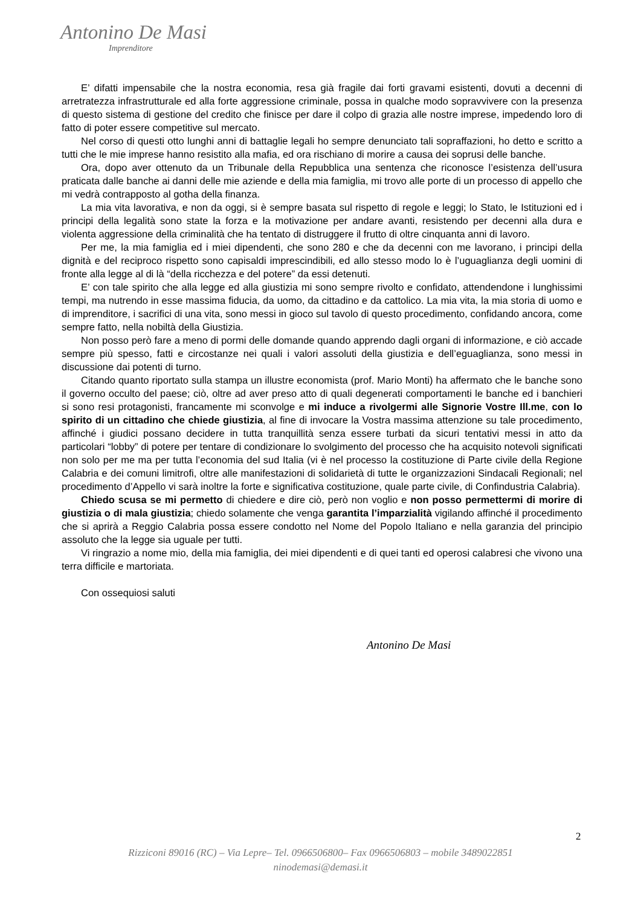Antonino De Masi
Imprenditore
E’ difatti impensabile che la nostra economia, resa già fragile dai forti gravami esistenti, dovuti a decenni di arretratezza infrastrutturale ed alla forte aggressione criminale, possa in qualche modo sopravvivere con la presenza di questo sistema di gestione del credito che finisce per dare il colpo di grazia alle nostre imprese, impedendo loro di fatto di poter essere competitive sul mercato.
Nel corso di questi otto lunghi anni di battaglie legali ho sempre denunciato tali sopraffazioni, ho detto e scritto a tutti che le mie imprese hanno resistito alla mafia, ed ora rischiano di morire a causa dei soprusi delle banche.
Ora, dopo aver ottenuto da un Tribunale della Repubblica una sentenza che riconosce l’esistenza dell’usura praticata dalle banche ai danni delle mie aziende e della mia famiglia, mi trovo alle porte di un processo di appello che mi vedrà contrapposto al gotha della finanza.
La mia vita lavorativa, e non da oggi, si è sempre basata sul rispetto di regole e leggi; lo Stato, le Istituzioni ed i principi della legalità sono state la forza e la motivazione per andare avanti, resistendo per decenni alla dura e violenta aggressione della criminalità che ha tentato di distruggere il frutto di oltre cinquanta anni di lavoro.
Per me, la mia famiglia ed i miei dipendenti, che sono 280 e che da decenni con me lavorano, i principi della dignità e del reciproco rispetto sono capisaldi imprescindibili, ed allo stesso modo lo è l’uguaglianza degli uomini di fronte alla legge al di là “della ricchezza e del potere” da essi detenuti.
E’ con tale spirito che alla legge ed alla giustizia mi sono sempre rivolto e confidato, attendendone i lunghissimi tempi, ma nutrendo in esse massima fiducia, da uomo, da cittadino e da cattolico. La mia vita, la mia storia di uomo e di imprenditore, i sacrifici di una vita, sono messi in gioco sul tavolo di questo procedimento, confidando ancora, come sempre fatto, nella nobiltà della Giustizia.
Non posso però fare a meno di pormi delle domande quando apprendo dagli organi di informazione, e ciò accade sempre più spesso, fatti e circostanze nei quali i valori assoluti della giustizia e dell’eguaglianza, sono messi in discussione dai potenti di turno.
Citando quanto riportato sulla stampa un illustre economista (prof. Mario Monti) ha affermato che le banche sono il governo occulto del paese; ciò, oltre ad aver preso atto di quali degenerati comportamenti le banche ed i banchieri si sono resi protagonisti, francamente mi sconvolge e mi induce a rivolgermi alle Signorie Vostre Ill.me, con lo spirito di un cittadino che chiede giustizia, al fine di invocare la Vostra massima attenzione su tale procedimento, affinché i giudici possano decidere in tutta tranquillità senza essere turbati da sicuri tentativi messi in atto da particolari “lobby” di potere per tentare di condizionare lo svolgimento del processo che ha acquisito notevoli significati non solo per me ma per tutta l’economia del sud Italia (vi è nel processo la costituzione di Parte civile della Regione Calabria e dei comuni limitrofi, oltre alle manifestazioni di solidarietà di tutte le organizzazioni Sindacali Regionali; nel procedimento d’Appello vi sarà inoltre la forte e significativa costituzione, quale parte civile, di Confindustria Calabria).
Chiedo scusa se mi permetto di chiedere e dire ciò, però non voglio e non posso permettermi di morire di giustizia o di mala giustizia; chiedo solamente che venga garantita l’imparzialità vigilando affinché il procedimento che si aprirà a Reggio Calabria possa essere condotto nel Nome del Popolo Italiano e nella garanzia del principio assoluto che la legge sia uguale per tutti.
Vi ringrazio a nome mio, della mia famiglia, dei miei dipendenti e di quei tanti ed operosi calabresi che vivono una terra difficile e martoriata.
Con ossequiosi saluti
Antonino De Masi
2
Rizziconi 89016 (RC) – Via Lepre– Tel. 0966506800– Fax 0966506803 – mobile 3489022851
ninodemasi@demasi.it